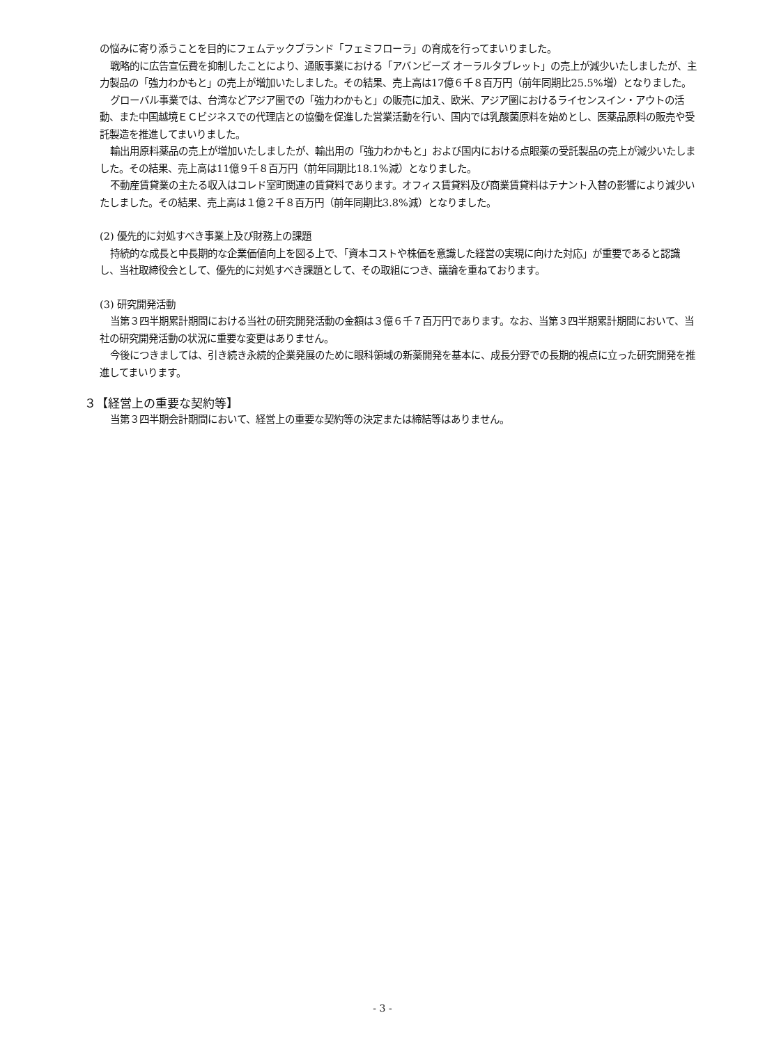の悩みに寄り添うことを目的にフェムテックブランド「フェミフローラ」の育成を行ってまいりました。
戦略的に広告宣伝費を抑制したことにより、通販事業における「アバンビーズ オーラルタブレット」の売上が減少いたしましたが、主力製品の「強力わかもと」の売上が増加いたしました。その結果、売上高は17億６千８百万円（前年同期比25.5%増）となりました。
グローバル事業では、台湾などアジア圏での「強力わかもと」の販売に加え、欧米、アジア圏におけるライセンスイン・アウトの活動、また中国越境ＥＣビジネスでの代理店との協働を促進した営業活動を行い、国内では乳酸菌原料を始めとし、医薬品原料の販売や受託製造を推進してまいりました。
輸出用原料薬品の売上が増加いたしましたが、輸出用の「強力わかもと」および国内における点眼薬の受託製品の売上が減少いたしました。その結果、売上高は11億９千８百万円（前年同期比18.1%減）となりました。
不動産賃貸業の主たる収入はコレド室町関連の賃貸料であります。オフィス賃貸料及び商業賃貸料はテナント入替の影響により減少いたしました。その結果、売上高は１億２千８百万円（前年同期比3.8%減）となりました。
(2) 優先的に対処すべき事業上及び財務上の課題
持続的な成長と中長期的な企業価値向上を図る上で、「資本コストや株価を意識した経営の実現に向けた対応」が重要であると認識し、当社取締役会として、優先的に対処すべき課題として、その取組につき、議論を重ねております。
(3) 研究開発活動
当第３四半期累計期間における当社の研究開発活動の金額は３億６千７百万円であります。なお、当第３四半期累計期間において、当社の研究開発活動の状況に重要な変更はありません。
今後につきましては、引き続き永続的企業発展のために眼科領域の新薬開発を基本に、成長分野での長期的視点に立った研究開発を推進してまいります。
３【経営上の重要な契約等】
当第３四半期会計期間において、経営上の重要な契約等の決定または締結等はありません。
- 3 -